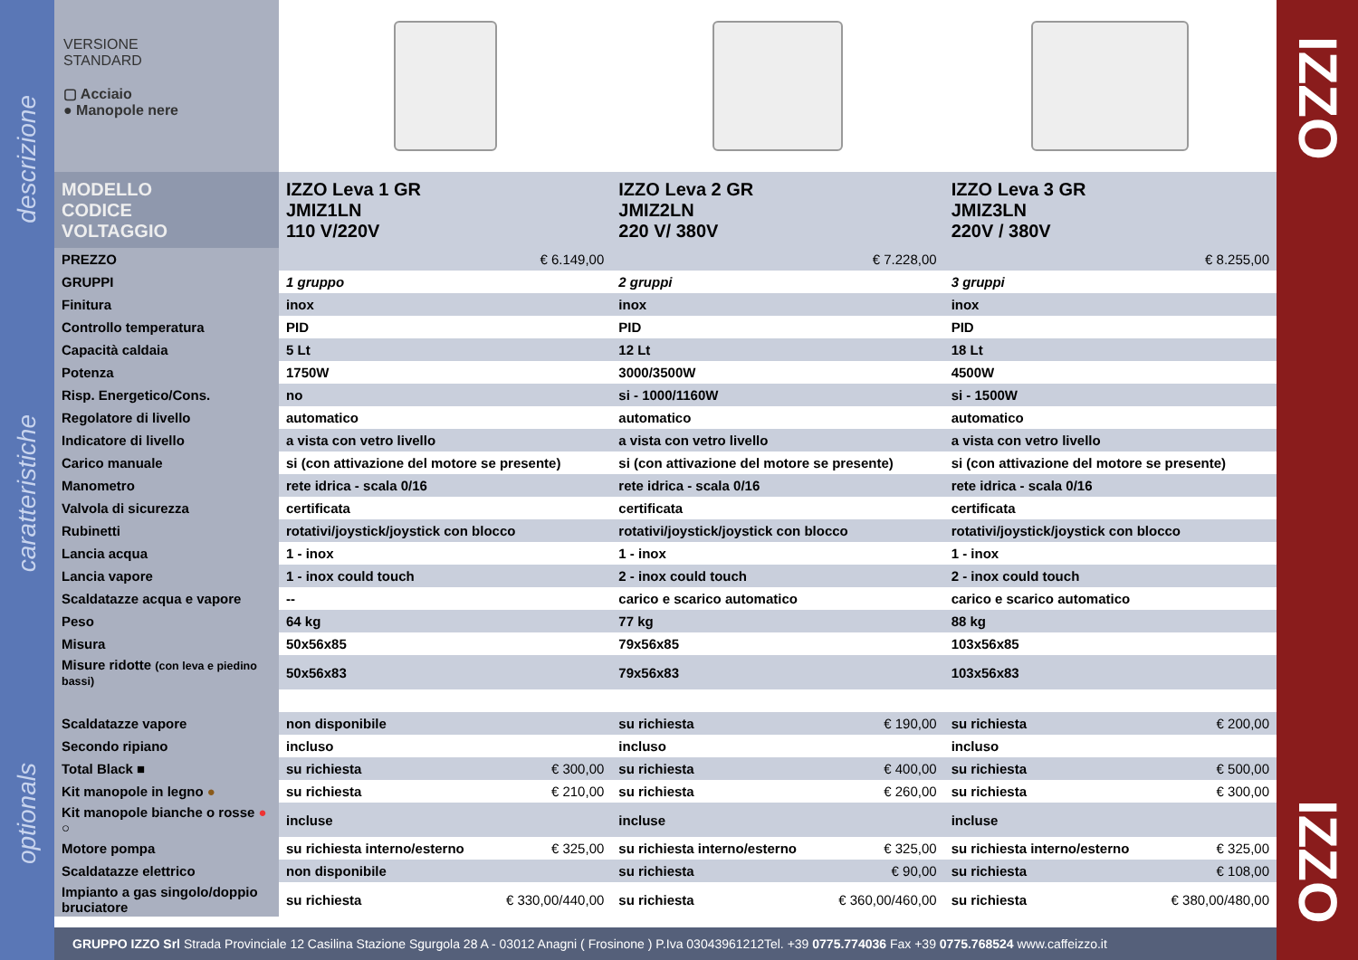descrizione
caratteristiche
optionals
VERSIONE
STANDARD
▢ Acciaio
● Manopole nere
| MODELLO CODICE VOLTAGGIO | IZZO Leva 1 GR JMIZ1LN 110 V/220V | | IZZO Leva 2 GR JMIZ2LN 220 V/ 380V | | IZZO Leva 3 GR JMIZ3LN 220V / 380V | |
| PREZZO | | € 6.149,00 | | € 7.228,00 | | € 8.255,00 |
| GRUPPI | 1 gruppo | | 2 gruppi | | 3 gruppi | |
| Finitura | inox | | inox | | inox | |
| Controllo temperatura | PID | | PID | | PID | |
| Capacità caldaia | 5 Lt | | 12 Lt | | 18 Lt | |
| Potenza | 1750W | | 3000/3500W | | 4500W | |
| Risp. Energetico/Cons. | no | | si - 1000/1160W | | si - 1500W | |
| Regolatore di livello | automatico | | automatico | | automatico | |
| Indicatore di livello | a vista con vetro livello | | a vista con vetro livello | | a vista con vetro livello | |
| Carico manuale | si (con attivazione del motore se presente) | | si (con attivazione del motore se presente) | | si (con attivazione del motore se presente) | |
| Manometro | rete idrica - scala 0/16 | | rete idrica - scala 0/16 | | rete idrica - scala 0/16 | |
| Valvola di sicurezza | certificata | | certificata | | certificata | |
| Rubinetti | rotativi/joystick/joystick con blocco | | rotativi/joystick/joystick con blocco | | rotativi/joystick/joystick con blocco | |
| Lancia acqua | 1 - inox | | 1 - inox | | 1 - inox | |
| Lancia vapore | 1 - inox could touch | | 2 - inox could touch | | 2 - inox could touch | |
| Scaldatazze acqua e vapore | -- | | carico e scarico automatico | | carico e scarico automatico | |
| Peso | 64 kg | | 77 kg | | 88 kg | |
| Misura | 50x56x85 | | 79x56x85 | | 103x56x85 | |
| Misure ridotte (con leva e piedino bassi) | 50x56x83 | | 79x56x83 | | 103x56x83 | |
| Scaldatazze vapore | non disponibile | | su richiesta | € 190,00 | su richiesta | € 200,00 |
| Secondo ripiano | incluso | | incluso | | incluso | |
| Total Black ■ | su richiesta | € 300,00 | su richiesta | € 400,00 | su richiesta | € 500,00 |
| Kit manopole in legno ● | su richiesta | € 210,00 | su richiesta | € 260,00 | su richiesta | € 300,00 |
| Kit manopole bianche o rosse ● ○ | incluse | | incluse | | incluse | |
| Motore pompa | su richiesta interno/esterno | € 325,00 | su richiesta interno/esterno | € 325,00 | su richiesta interno/esterno | € 325,00 |
| Scaldatazze elettrico | non disponibile | | su richiesta | € 90,00 | su richiesta | € 108,00 |
| Impianto a gas singolo/doppio bruciatore | su richiesta | € 330,00/440,00 | su richiesta | € 360,00/460,00 | su richiesta | € 380,00/480,00 |
GRUPPO IZZO Srl Strada Provinciale 12 Casilina Stazione Sgurgola 28 A - 03012 Anagni ( Frosinone ) P.Iva 03043961212Tel. +39 0775.774036 Fax +39 0775.768524 www.caffeizzo.it
IZZO
IZZO